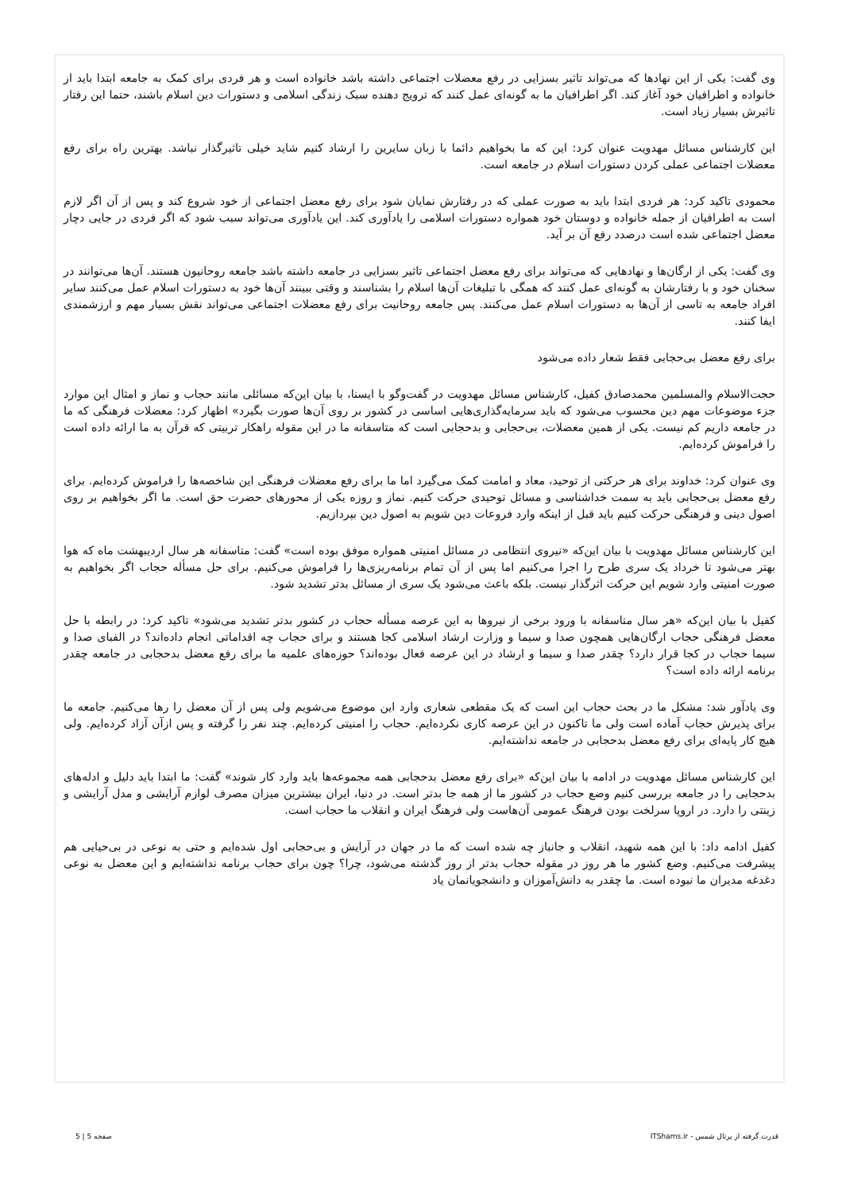وی گفت: یکی از این نهادها که می‌تواند تاثیر بسزایی در رفع معضلات اجتماعی داشته باشد خانواده است و هر فردی برای کمک به جامعه ابتدا باید از خانواده و اطرافیان خود آغاز کند. اگر اطرافیان ما به گونه‌ای عمل کنند که ترویج دهنده سبک زندگی اسلامی و دستورات دین اسلام باشند، حتما این رفتار تاثیرش بسیار زیاد است.
این کارشناس مسائل مهدویت عنوان کرد: این که ما بخواهیم دائما با زبان سایرین را ارشاد کنیم شاید خیلی تاثیرگذار نباشد. بهترین راه برای رفع معضلات اجتماعی عملی کردن دستورات اسلام در جامعه است.
محمودی تاکید کرد: هر فردی ابتدا باید به صورت عملی که در رفتارش نمایان شود برای رفع معضل اجتماعی از خود شروع کند و پس از آن اگر لازم است به اطرافیان از جمله خانواده و دوستان خود همواره دستورات اسلامی را یادآوری کند. این یادآوری می‌تواند سبب شود که اگر فردی در جایی دچار معضل اجتماعی شده است درصدد رفع آن بر آید.
وی گفت: یکی از ارگان‌ها و نهادهایی که می‌تواند برای رفع معضل اجتماعی تاثیر بسزایی در جامعه داشته باشد جامعه روحانیون هستند. آن‌ها می‌توانند در سخنان خود و با رفتارشان به گونه‌ای عمل کنند که همگی با تبلیغات آن‌ها اسلام را بشناسند و وقتی ببینند آن‌ها خود به دستورات اسلام عمل می‌کنند سایر افراد جامعه به تاسی از آن‌ها به دستورات اسلام عمل می‌کنند. پس جامعه روحانیت برای رفع معضلات اجتماعی می‌تواند نقش بسیار مهم و ارزشمندی ایفا کنند.
برای رفع معضل بی‌حجابی فقط شعار داده می‌شود
حجت‌الاسلام والمسلمین محمدصادق کفیل، کارشناس مسائل مهدویت در گفت‌وگو با ایسنا، با بیان این‌که مسائلی مانند حجاب و نماز و امثال این موارد جزء موضوعات مهم دین محسوب می‌شود که باید سرمایه‌گذاری‌هایی اساسی در کشور بر روی آن‌ها صورت بگیرد» اظهار کرد: معضلات فرهنگی که ما در جامعه داریم کم نیست. یکی از همین معضلات، بی‌حجابی و بدحجابی است که متاسفانه ما در این مقوله راهکار تربیتی که قرآن به ما ارائه داده است را فراموش کرده‌ایم.
وی عنوان کرد: خداوند برای هر حرکتی از توحید، معاد و امامت کمک می‌گیرد اما ما برای رفع معضلات فرهنگی این شاخصه‌ها را فراموش کرده‌ایم. برای رفع معضل بی‌حجابی باید به سمت خداشناسی و مسائل توحیدی حرکت کنیم. نماز و روزه یکی از محورهای حضرت حق است. ما اگر بخواهیم بر روی اصول دینی و فرهنگی حرکت کنیم باید قبل از اینکه وارد فروعات دین شویم به اصول دین بپردازیم.
این کارشناس مسائل مهدویت با بیان این‌که «نیروی انتظامی در مسائل امنیتی همواره موفق بوده است» گفت: متاسفانه هر سال اردیبهشت ماه که هوا بهتر می‌شود تا خرداد یک سری طرح را اجرا می‌کنیم اما پس از آن تمام برنامه‌ریزی‌ها را فراموش می‌کنیم. برای حل مسأله حجاب اگر بخواهیم به صورت امنیتی وارد شویم این حرکت اثرگذار نیست. بلکه باعث می‌شود یک سری از مسائل بدتر تشدید شود.
کفیل با بیان این‌که «هر سال متاسفانه با ورود برخی از نیروها به این عرصه مسأله حجاب در کشور بدتر تشدید می‌شود» تاکید کرد: در رابطه با حل معضل فرهنگی حجاب ارگان‌هایی همچون صدا و سیما و وزارت ارشاد اسلامی کجا هستند و برای حجاب چه اقداماتی انجام داده‌اند؟ در الفبای صدا و سیما حجاب در کجا قرار دارد؟ چقدر صدا و سیما و ارشاد در این عرصه فعال بوده‌اند؟ حوزه‌های علمیه ما برای رفع معضل بدحجابی در جامعه چقدر برنامه ارائه داده است؟
وی یادآور شد: مشکل ما در بحث حجاب این است که یک مقطعی شعاری وارد این موضوع می‌شویم ولی پس از آن معضل را رها می‌کنیم. جامعه ما برای پذیرش حجاب آماده است ولی ما تاکنون در این عرصه کاری نکرده‌ایم. حجاب را امنیتی کرده‌ایم. چند نفر را گرفته و پس ازآن آزاد کرده‌ایم. ولی هیچ کار پایه‌ای برای رفع معضل بدحجابی در جامعه نداشته‌ایم.
این کارشناس مسائل مهدویت در ادامه با بیان این‌که «برای رفع معضل بدحجابی همه مجموعه‌ها باید وارد کار شوند» گفت: ما ابتدا باید دلیل و ادله‌های بدحجابی را در جامعه بررسی کنیم وضع حجاب در کشور ما از همه جا بدتر است. در دنیا، ایران بیشترین میزان مصرف لوازم آرایشی و مدل آرایشی و زینتی را دارد. در اروپا سرلخت بودن فرهنگ عمومی آن‌هاست ولی فرهنگ ایران و انقلاب ما حجاب است.
کفیل ادامه داد: با این همه شهید، انقلاب و جانباز چه شده است که ما در جهان در آرایش و بی‌حجابی اول شده‌ایم و حتی به نوعی در بی‌حیایی هم پیشرفت می‌کنیم. وضع کشور ما هر روز در مقوله حجاب بدتر از روز گذشته می‌شود، چرا؟ چون برای حجاب برنامه نداشته‌ایم و این معضل به نوعی دغدغه مدیران ما نبوده است. ما چقدر به دانش‌آموزان و دانشجویانمان یاد
قدرت گرفته از پرتال شمس - ITShams.ir صفحه 5 | 5